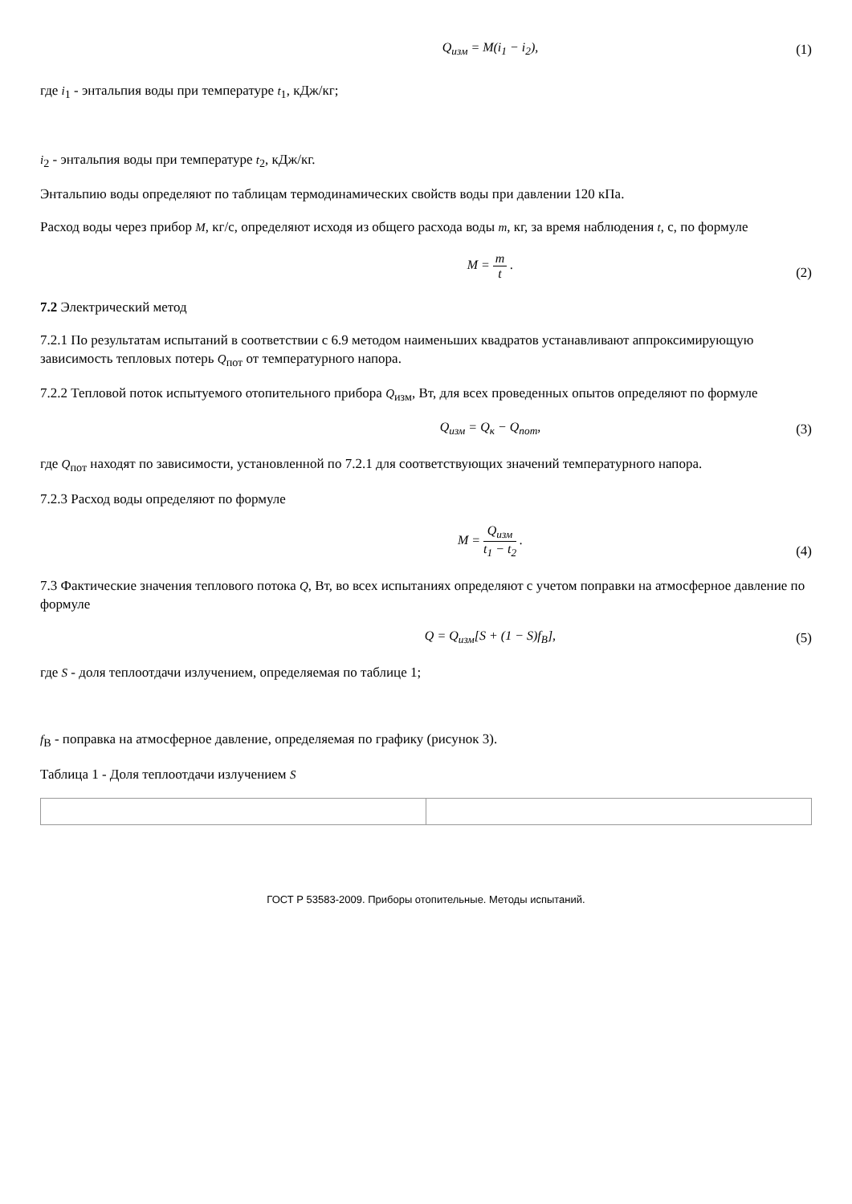Q<sub>изм</sub> = M(i<sub>1</sub> − i<sub>2</sub>),
(1)
где i<sub>1</sub> - энтальпия воды при температуре t<sub>1</sub>, кДж/кг;
i<sub>2</sub> - энтальпия воды при температуре t<sub>2</sub>, кДж/кг.
Энтальпию воды определяют по таблицам термодинамических свойств воды при давлении 120 кПа.
Расход воды через прибор M, кг/с, определяют исходя из общего расхода воды m, кг, за время наблюдения t, с, по формуле
M = m t .
(2)
7.2 Электрический метод
7.2.1 По результатам испытаний в соответствии с 6.9 методом наименьших квадратов устанавливают аппроксимирующую зависимость тепловых потерь Q<sub>пот</sub> от температурного напора.
7.2.2 Тепловой поток испытуемого отопительного прибора Q<sub>изм</sub>, Вт, для всех проведенных опытов определяют по формуле
Q<sub>изм</sub> = Q<sub>к</sub> − Q<sub>пот</sub>,
(3)
где Q<sub>пот</sub> находят по зависимости, установленной по 7.2.1 для соответствующих значений температурного напора.
7.2.3 Расход воды определяют по формуле
M = Q<sub>изм</sub> t<sub>1</sub> − t<sub>2</sub> .
(4)
7.3 Фактические значения теплового потока Q, Вт, во всех испытаниях определяют с учетом поправки на атмосферное давление по формуле
Q = Q<sub>изм</sub>[S + (1 − S)f<sub>В</sub>],
(5)
где S - доля теплоотдачи излучением, определяемая по таблице 1;
f<sub>В</sub> - поправка на атмосферное давление, определяемая по графику (рисунок 3).
Таблица 1 - Доля теплоотдачи излучением S
ГОСТ Р 53583-2009. Приборы отопительные. Методы испытаний.